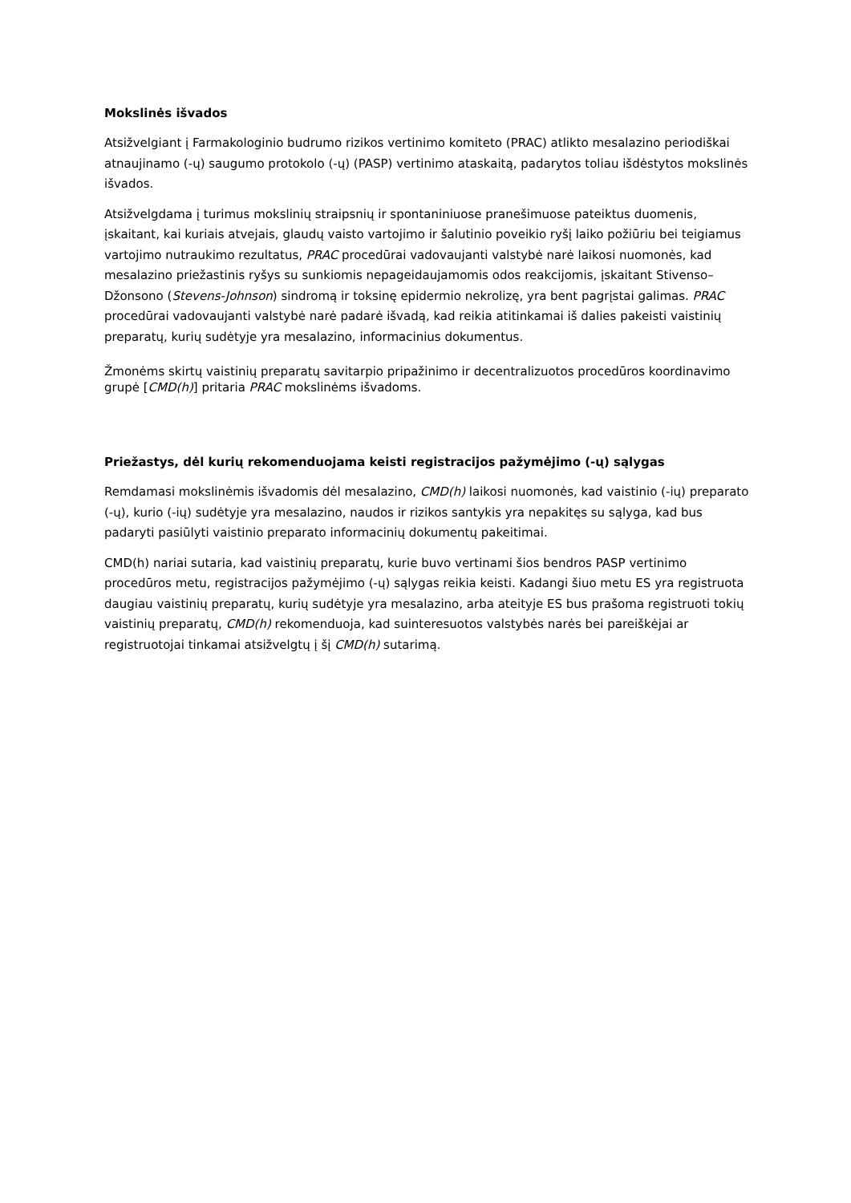Mokslinės išvados
Atsižvelgiant į Farmakologinio budrumo rizikos vertinimo komiteto (PRAC) atlikto mesalazino periodiškai atnaujinamo (-ų) saugumo protokolo (-ų) (PASP) vertinimo ataskaitą, padarytos toliau išdėstytos mokslinės išvados.
Atsižvelgdama į turimus mokslinių straipsnių ir spontaniniuose pranešimuose pateiktus duomenis, įskaitant, kai kuriais atvejais, glaudų vaisto vartojimo ir šalutinio poveikio ryšį laiko požiūriu bei teigiamus vartojimo nutraukimo rezultatus, PRAC procedūrai vadovaujanti valstybė narė laikosi nuomonės, kad mesalazino priežastinis ryšys su sunkiomis nepageidaujamomis odos reakcijomis, įskaitant Stivenso–Džonsono (Stevens-Johnson) sindromą ir toksinę epidermio nekrolizę, yra bent pagrįstai galimas. PRAC procedūrai vadovaujanti valstybė narė padarė išvadą, kad reikia atitinkamai iš dalies pakeisti vaistinių preparatų, kurių sudėtyje yra mesalazino, informacinius dokumentus.
Žmonėms skirtų vaistinių preparatų savitarpio pripažinimo ir decentralizuotos procedūros koordinavimo grupė [CMD(h)] pritaria PRAC mokslinėms išvadoms.
Priežastys, dėl kurių rekomenduojama keisti registracijos pažymėjimo (-ų) sąlygas
Remdamasi mokslinėmis išvadomis dėl mesalazino, CMD(h) laikosi nuomonės, kad vaistinio (-ių) preparato (-ų), kurio (-ių) sudėtyje yra mesalazino, naudos ir rizikos santykis yra nepakitęs su sąlyga, kad bus padaryti pasiūlyti vaistinio preparato informacinių dokumentų pakeitimai.
CMD(h) nariai sutaria, kad vaistinių preparatų, kurie buvo vertinami šios bendros PASP vertinimo procedūros metu, registracijos pažymėjimo (-ų) sąlygas reikia keisti. Kadangi šiuo metu ES yra registruota daugiau vaistinių preparatų, kurių sudėtyje yra mesalazino, arba ateityje ES bus prašoma registruoti tokių vaistinių preparatų, CMD(h) rekomenduoja, kad suinteresuotos valstybės narės bei pareiškėjai ar registruotojai tinkamai atsižvelgtų į šį CMD(h) sutarimą.